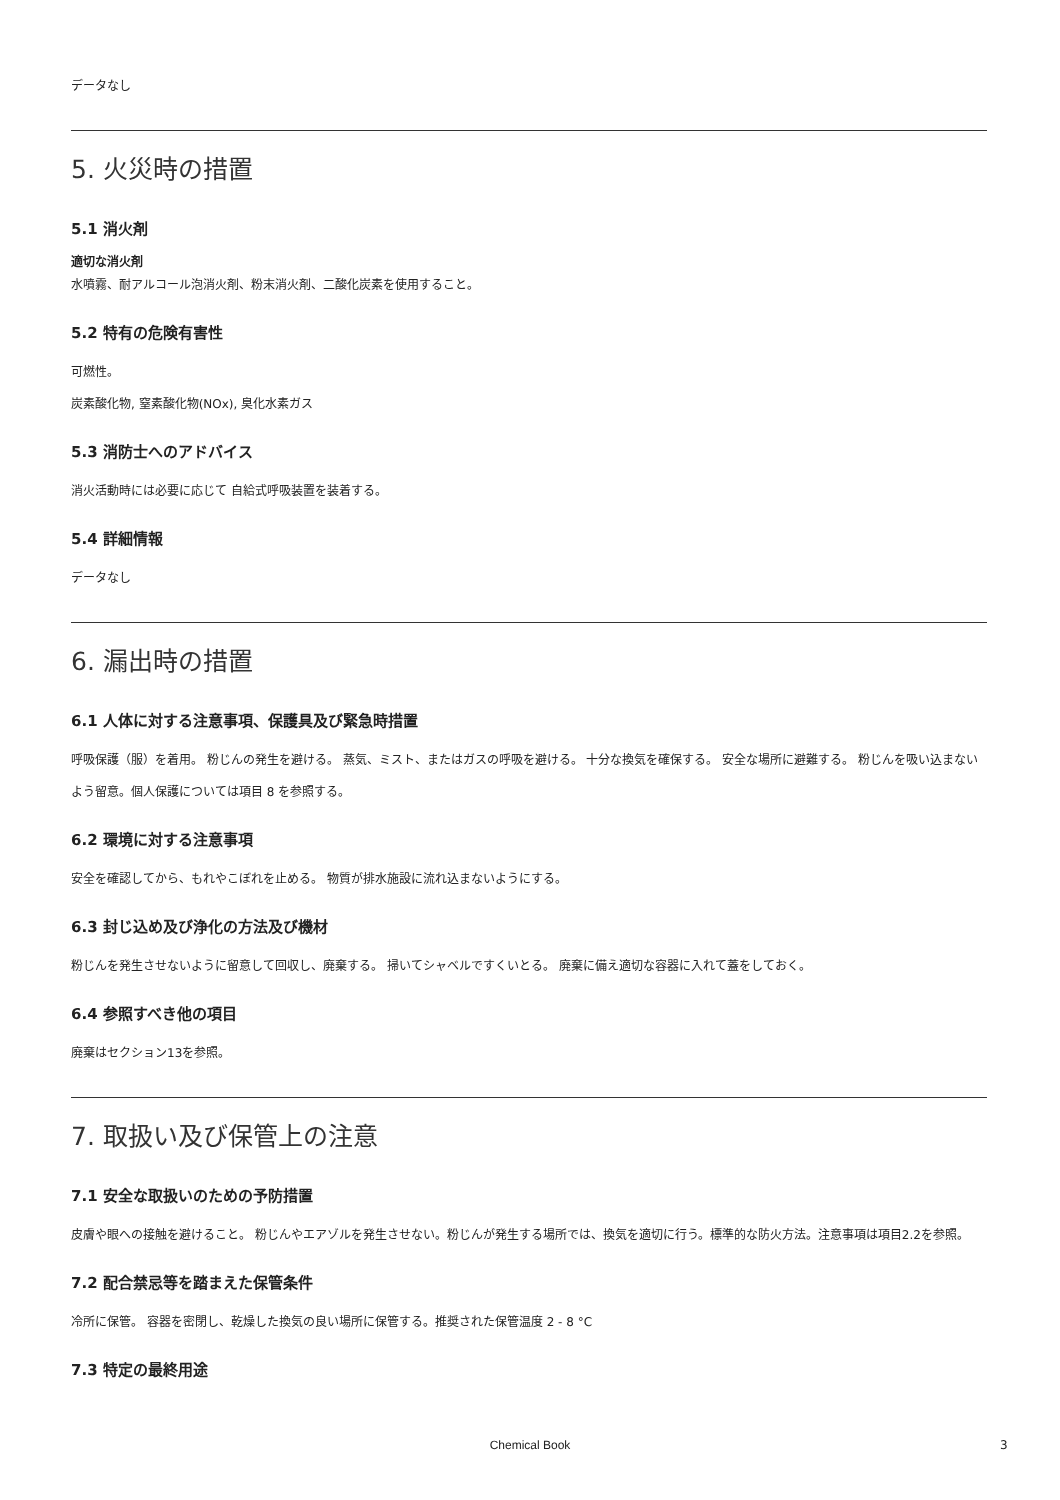データなし
5. 火災時の措置
5.1 消火剤
適切な消火剤
水噴霧、耐アルコール泡消火剤、粉末消火剤、二酸化炭素を使用すること。
5.2 特有の危険有害性
可燃性。
炭素酸化物, 窒素酸化物(NOx), 臭化水素ガス
5.3 消防士へのアドバイス
消火活動時には必要に応じて 自給式呼吸装置を装着する。
5.4 詳細情報
データなし
6. 漏出時の措置
6.1 人体に対する注意事項、保護具及び緊急時措置
呼吸保護（服）を着用。 粉じんの発生を避ける。 蒸気、ミスト、またはガスの呼吸を避ける。 十分な換気を確保する。 安全な場所に避難する。 粉じんを吸い込まないよう留意。個人保護については項目 8 を参照する。
6.2 環境に対する注意事項
安全を確認してから、もれやこぼれを止める。 物質が排水施設に流れ込まないようにする。
6.3 封じ込め及び浄化の方法及び機材
粉じんを発生させないように留意して回収し、廃棄する。 掃いてシャベルですくいとる。 廃棄に備え適切な容器に入れて蓋をしておく。
6.4 参照すべき他の項目
廃棄はセクション13を参照。
7. 取扱い及び保管上の注意
7.1 安全な取扱いのための予防措置
皮膚や眼への接触を避けること。 粉じんやエアゾルを発生させない。粉じんが発生する場所では、換気を適切に行う。標準的な防火方法。注意事項は項目2.2を参照。
7.2 配合禁忌等を踏まえた保管条件
冷所に保管。 容器を密閉し、乾燥した換気の良い場所に保管する。推奨された保管温度 2 - 8 °C
7.3 特定の最終用途
Chemical Book 3